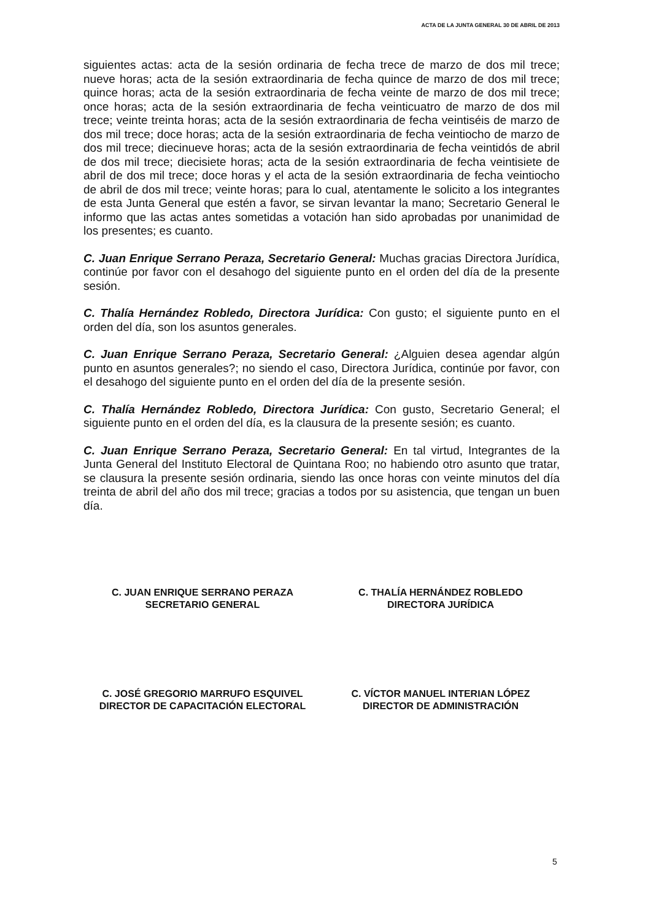ACTA DE LA JUNTA GENERAL 30 DE ABRIL DE 2013
siguientes actas: acta de la sesión ordinaria de fecha trece de marzo de dos mil trece; nueve horas; acta de la sesión extraordinaria de fecha quince de marzo de dos mil trece; quince horas; acta de la sesión extraordinaria de fecha veinte de marzo de dos mil trece; once horas; acta de la sesión extraordinaria de fecha veinticuatro de marzo de dos mil trece; veinte treinta horas; acta de la sesión extraordinaria de fecha veintiséis de marzo de dos mil trece; doce horas; acta de la sesión extraordinaria de fecha veintiocho de marzo de dos mil trece; diecinueve horas; acta de la sesión extraordinaria de fecha veintidós de abril de dos mil trece; diecisiete horas; acta de la sesión extraordinaria de fecha veintisiete de abril de dos mil trece; doce horas y el acta de la sesión extraordinaria de fecha veintiocho de abril de dos mil trece; veinte horas; para lo cual, atentamente le solicito a los integrantes de esta Junta General que estén a favor, se sirvan levantar la mano; Secretario General le informo que las actas antes sometidas a votación han sido aprobadas por unanimidad de los presentes; es cuanto.
C. Juan Enrique Serrano Peraza, Secretario General: Muchas gracias Directora Jurídica, continúe por favor con el desahogo del siguiente punto en el orden del día de la presente sesión.
C. Thalía Hernández Robledo, Directora Jurídica: Con gusto; el siguiente punto en el orden del día, son los asuntos generales.
C. Juan Enrique Serrano Peraza, Secretario General: ¿Alguien desea agendar algún punto en asuntos generales?; no siendo el caso, Directora Jurídica, continúe por favor, con el desahogo del siguiente punto en el orden del día de la presente sesión.
C. Thalía Hernández Robledo, Directora Jurídica: Con gusto, Secretario General; el siguiente punto en el orden del día, es la clausura de la presente sesión; es cuanto.
C. Juan Enrique Serrano Peraza, Secretario General: En tal virtud, Integrantes de la Junta General del Instituto Electoral de Quintana Roo; no habiendo otro asunto que tratar, se clausura la presente sesión ordinaria, siendo las once horas con veinte minutos del día treinta de abril del año dos mil trece; gracias a todos por su asistencia, que tengan un buen día.
C. JUAN ENRIQUE SERRANO PERAZA
SECRETARIO GENERAL
C. THALÍA HERNÁNDEZ ROBLEDO
DIRECTORA JURÍDICA
C. JOSÉ GREGORIO MARRUFO ESQUIVEL
DIRECTOR DE CAPACITACIÓN ELECTORAL
C. VÍCTOR MANUEL INTERIAN LÓPEZ
DIRECTOR DE ADMINISTRACIÓN
5